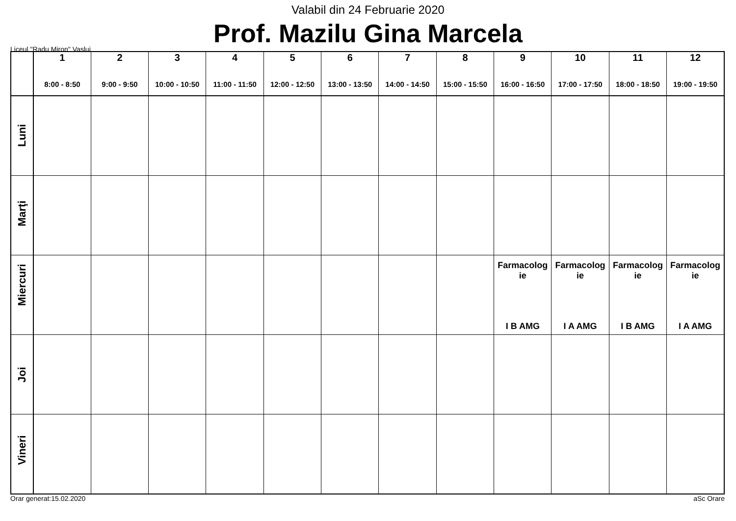Valabil din 24 Februarie 2020
Prof. Mazilu Gina Marcela
Liceul "Radu Miron" Vaslui
| | 1 8:00 - 8:50 | 2 9:00 - 9:50 | 3 10:00 - 10:50 | 4 11:00 - 11:50 | 5 12:00 - 12:50 | 6 13:00 - 13:50 | 7 14:00 - 14:50 | 8 15:00 - 15:50 | 9 16:00 - 16:50 | 10 17:00 - 17:50 | 11 18:00 - 18:50 | 12 19:00 - 19:50 |
| --- | --- | --- | --- | --- | --- | --- | --- | --- | --- | --- | --- | --- |
| Luni | | | | | | | | | | | | |
| Marţi | | | | | | | | | | | | |
| Miercuri | | | | | | | | | Farmacolog ie I B AMG | Farmacolog ie I A AMG | Farmacolog ie I B AMG | Farmacolog ie I A AMG |
| Joi | | | | | | | | | | | | |
| Vineri | | | | | | | | | | | | |
Orar generat:15.02.2020 aSc Orare